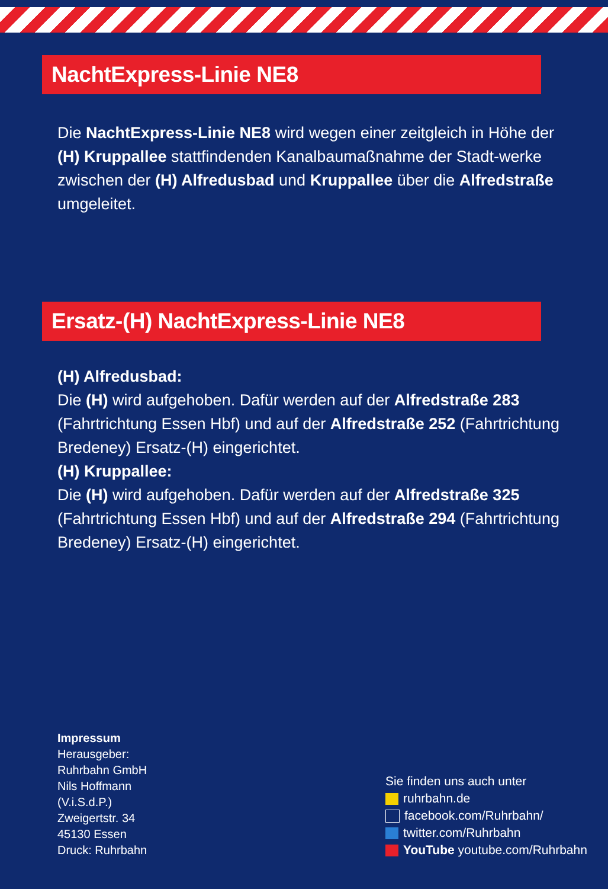NachtExpress-Linie NE8
Die NachtExpress-Linie NE8 wird wegen einer zeitgleich in Höhe der (H) Kruppallee stattfindenden Kanalbaumaßnahme der Stadt-werke zwischen der (H) Alfredusbad und Kruppallee über die Alfredstraße umgeleitet.
Ersatz-(H) NachtExpress-Linie NE8
(H) Alfredusbad:
Die (H) wird aufgehoben. Dafür werden auf der Alfredstraße 283 (Fahrtrichtung Essen Hbf) und auf der Alfredstraße 252 (Fahrtrichtung Bredeney) Ersatz-(H) eingerichtet.
(H) Kruppallee:
Die (H) wird aufgehoben. Dafür werden auf der Alfredstraße 325 (Fahrtrichtung Essen Hbf) und auf der Alfredstraße 294 (Fahrtrichtung Bredeney) Ersatz-(H) eingerichtet.
Impressum
Herausgeber:
Ruhrbahn GmbH
Nils Hoffmann
(V.i.S.d.P.)
Zweigertstr. 34
45130 Essen
Druck: Ruhrbahn
Sie finden uns auch unter
ruhrbahn.de
facebook.com/Ruhrbahn/
twitter.com/Ruhrbahn
YouTube youtube.com/Ruhrbahn